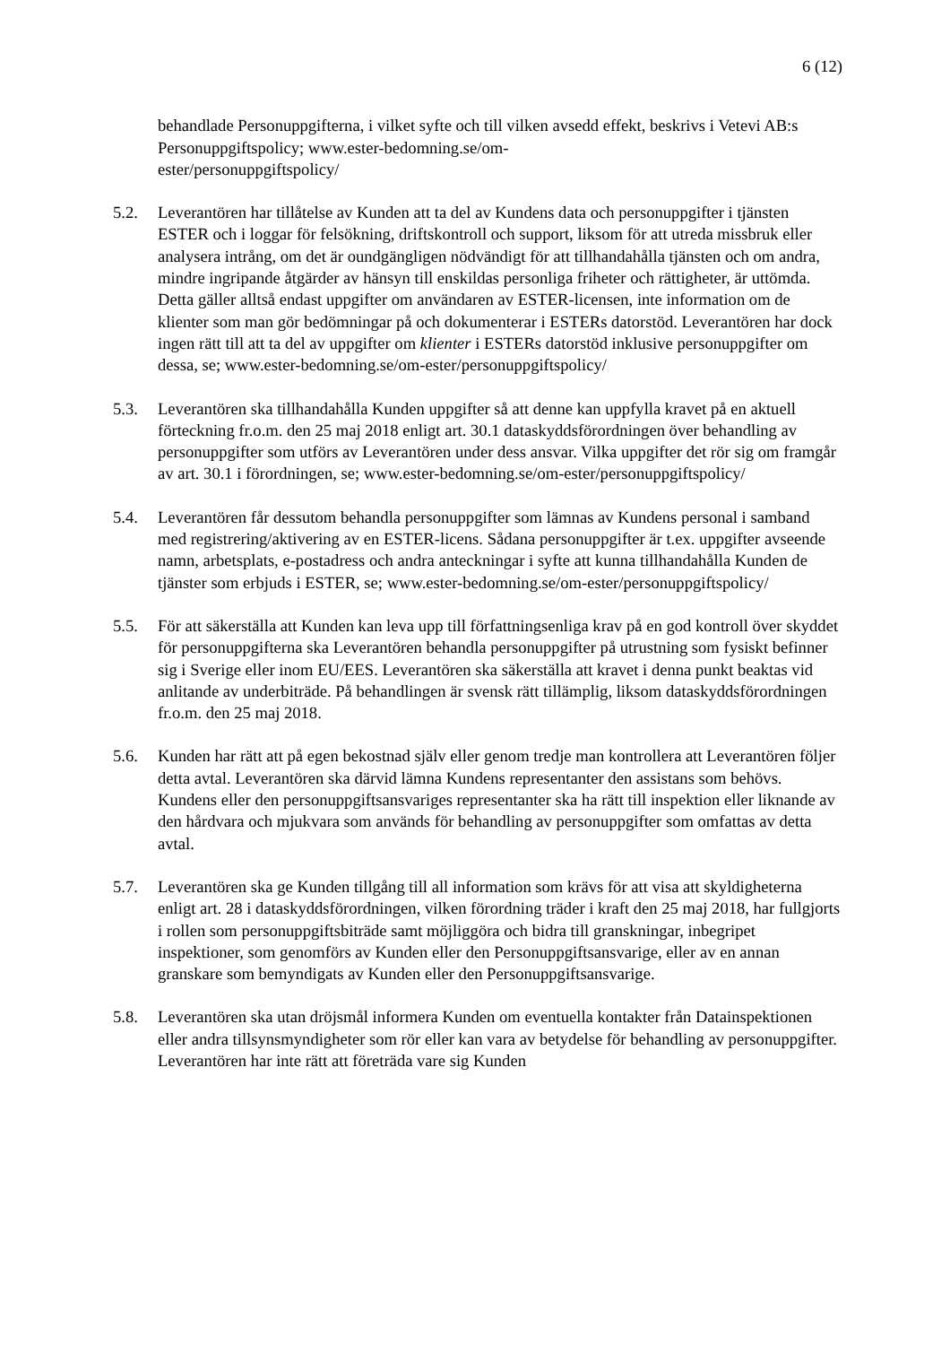6 (12)
behandlade Personuppgifterna, i vilket syfte och till vilken avsedd effekt, beskrivs i Vetevi AB:s Personuppgiftspolicy; www.ester-bedomning.se/om-
ester/personuppgiftspolicy/
5.2. Leverantören har tillåtelse av Kunden att ta del av Kundens data och personuppgifter i tjänsten ESTER och i loggar för felsökning, driftskontroll och support, liksom för att utreda missbruk eller analysera intrång, om det är oundgängligen nödvändigt för att tillhandahålla tjänsten och om andra, mindre ingripande åtgärder av hänsyn till enskildas personliga friheter och rättigheter, är uttömda. Detta gäller alltså endast uppgifter om användaren av ESTER-licensen, inte information om de klienter som man gör bedömningar på och dokumenterar i ESTERs datorstöd. Leverantören har dock ingen rätt till att ta del av uppgifter om klienter i ESTERs datorstöd inklusive personuppgifter om dessa, se; www.ester-bedomning.se/om-ester/personuppgiftspolicy/
5.3. Leverantören ska tillhandahålla Kunden uppgifter så att denne kan uppfylla kravet på en aktuell förteckning fr.o.m. den 25 maj 2018 enligt art. 30.1 dataskyddsförordningen över behandling av personuppgifter som utförs av Leverantören under dess ansvar. Vilka uppgifter det rör sig om framgår av art. 30.1 i förordningen, se; www.ester-bedomning.se/om-ester/personuppgiftspolicy/
5.4. Leverantören får dessutom behandla personuppgifter som lämnas av Kundens personal i samband med registrering/aktivering av en ESTER-licens. Sådana personuppgifter är t.ex. uppgifter avseende namn, arbetsplats, e-postadress och andra anteckningar i syfte att kunna tillhandahålla Kunden de tjänster som erbjuds i ESTER, se; www.ester-bedomning.se/om-ester/personuppgiftspolicy/
5.5. För att säkerställa att Kunden kan leva upp till författningsenliga krav på en god kontroll över skyddet för personuppgifterna ska Leverantören behandla personuppgifter på utrustning som fysiskt befinner sig i Sverige eller inom EU/EES. Leverantören ska säkerställa att kravet i denna punkt beaktas vid anlitande av underbiträde. På behandlingen är svensk rätt tillämplig, liksom dataskyddsförordningen fr.o.m. den 25 maj 2018.
5.6. Kunden har rätt att på egen bekostnad själv eller genom tredje man kontrollera att Leverantören följer detta avtal. Leverantören ska därvid lämna Kundens representanter den assistans som behövs. Kundens eller den personuppgiftsansvariges representanter ska ha rätt till inspektion eller liknande av den hårdvara och mjukvara som används för behandling av personuppgifter som omfattas av detta avtal.
5.7. Leverantören ska ge Kunden tillgång till all information som krävs för att visa att skyldigheterna enligt art. 28 i dataskyddsförordningen, vilken förordning träder i kraft den 25 maj 2018, har fullgjorts i rollen som personuppgiftsbiträde samt möjliggöra och bidra till granskningar, inbegripet inspektioner, som genomförs av Kunden eller den Personuppgiftsansvarige, eller av en annan granskare som bemyndigats av Kunden eller den Personuppgiftsansvarige.
5.8. Leverantören ska utan dröjsmål informera Kunden om eventuella kontakter från Datainspektionen eller andra tillsynsmyndigheter som rör eller kan vara av betydelse för behandling av personuppgifter. Leverantören har inte rätt att företräda vare sig Kunden